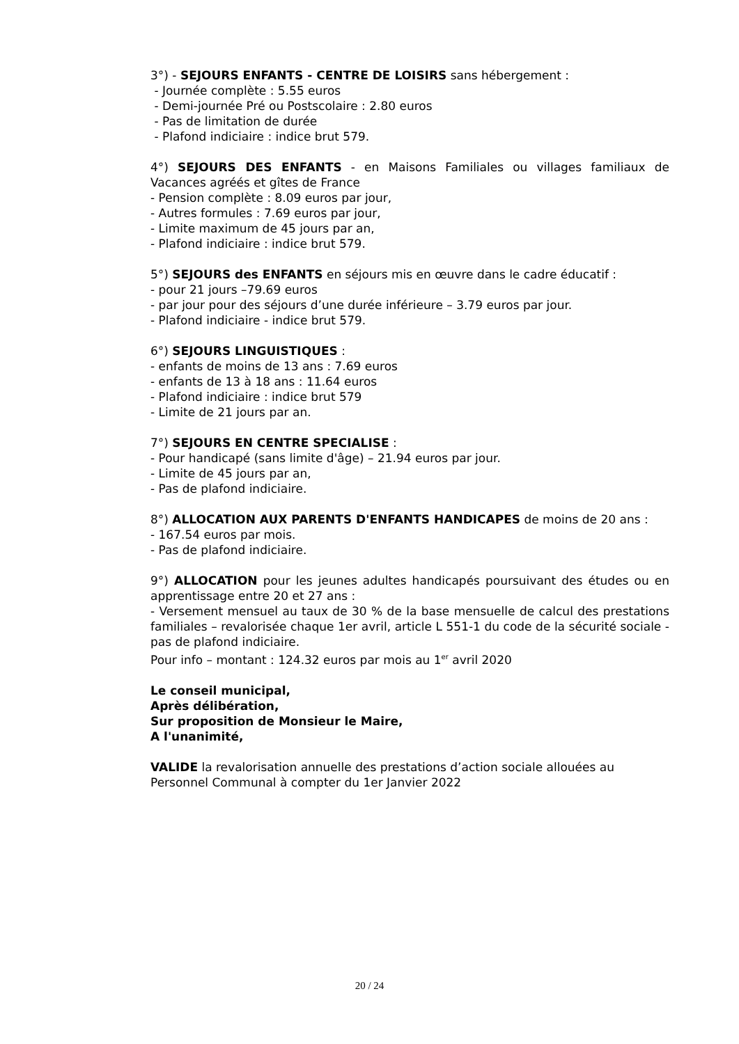3°) - SEJOURS ENFANTS - CENTRE DE LOISIRS sans hébergement :
- Journée complète : 5.55 euros
- Demi-journée Pré ou Postscolaire : 2.80 euros
- Pas de limitation de durée
- Plafond indiciaire : indice brut 579.
4°) SEJOURS DES ENFANTS - en Maisons Familiales ou villages familiaux de Vacances agréés et gîtes de France
- Pension complète : 8.09 euros par jour,
- Autres formules : 7.69 euros par jour,
- Limite maximum de 45 jours par an,
- Plafond indiciaire : indice brut 579.
5°) SEJOURS des ENFANTS en séjours mis en œuvre dans le cadre éducatif :
- pour 21 jours –79.69 euros
- par jour pour des séjours d’une durée inférieure – 3.79 euros par jour.
- Plafond indiciaire - indice brut 579.
6°) SEJOURS LINGUISTIQUES :
- enfants de moins de 13 ans : 7.69 euros
- enfants de 13 à 18 ans : 11.64 euros
- Plafond indiciaire : indice brut 579
- Limite de 21 jours par an.
7°) SEJOURS EN CENTRE SPECIALISE :
- Pour handicapé (sans limite d'âge) – 21.94 euros par jour.
- Limite de 45 jours par an,
- Pas de plafond indiciaire.
8°) ALLOCATION AUX PARENTS D'ENFANTS HANDICAPES de moins de 20 ans :
- 167.54 euros par mois.
- Pas de plafond indiciaire.
9°) ALLOCATION pour les jeunes adultes handicapés poursuivant des études ou en apprentissage entre 20 et 27 ans :
- Versement mensuel au taux de 30 % de la base mensuelle de calcul des prestations familiales – revalorisée chaque 1er avril, article L 551-1 du code de la sécurité sociale - pas de plafond indiciaire.
Pour info – montant : 124.32 euros par mois au 1<sup>er</sup> avril 2020
Le conseil municipal,
Après délibération,
Sur proposition de Monsieur le Maire,
A l'unanimité,
VALIDE la revalorisation annuelle des prestations d’action sociale allouées au Personnel Communal à compter du 1er Janvier 2022
20 / 24